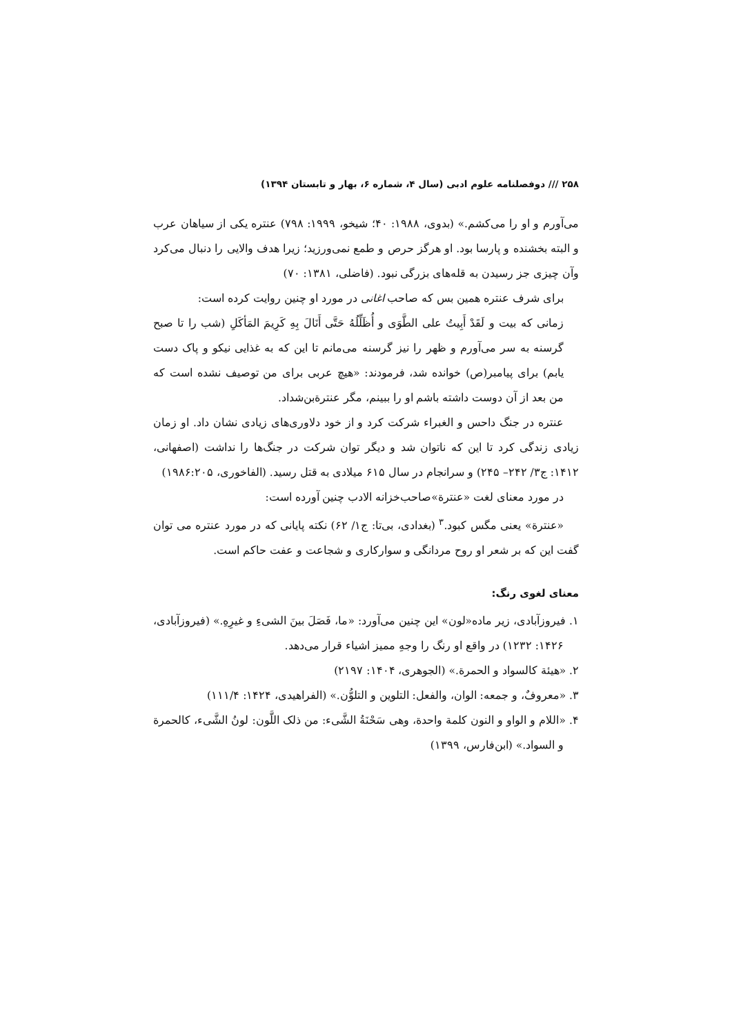۲۵۸ /// دوفصلنامه علوم ادبی (سال ۴، شماره ۶، بهار و تابستان ۱۳۹۴)
می‌آورم و او را می‌کشم.» (بدوی، ۱۹۸۸: ۴۰؛ شیخو، ۱۹۹۹: ۷۹۸) عنتره یکی از سیاهان عرب و البته بخشنده و پارسا بود. او هرگز حرص و طمع نمی‌ورزید؛ زیرا هدف والایی را دنبال می‌کرد وآن چیزی جز رسیدن به قله‌های بزرگی نبود. (فاضلی، ۱۳۸۱: ۷۰)
برای شرف عنتره همین بس که صاحب اغانی در مورد او چنین روایت کرده است:
زمانی که بیت و لَقَدْ أَبِیتُ علی الطَّوَی و أُظَلِّلُهُ حَتَّی أَنَالَ بِهِ کَرِیمَ المَأکَلِ (شب را تا صبح گرسنه به سر می‌آورم و ظهر را نیز گرسنه می‌مانم تا این که به غذایی نیکو و پاک دست یابم) برای پیامبر(ص) خوانده شد، فرمودند: «هیچ عربی برای من توصیف نشده است که من بعد از آن دوست داشته باشم او را ببینم، مگر عنترةبن‌شداد.
عنتره در جنگ داحس و الغبراء شرکت کرد و از خود دلاوری‌های زیادی نشان داد. او زمان زیادی زندگی کرد تا این که ناتوان شد و دیگر توان شرکت در جنگ‌ها را نداشت (اصفهانی، ۱۴۱۲: ج۳/ ۲۴۲– ۲۴۵) و سرانجام در سال ۶۱۵ میلادی به قتل رسید. (الفاخوری، ۱۹۸۶:۲۰۵)
در مورد معنای لغت «عنترة»صاحب‌خزانه الادب چنین آورده است:
«عنترة» یعنی مگس کبود.<sup>۳</sup> (بغدادی، بی‌تا: ج۱/ ۶۲) نکته پایانی که در مورد عنتره می توان گفت این که بر شعر او روح مردانگی و سوارکاری و شجاعت و عفت حاکم است.
معنای لغوی رنگ:
۱. فیروزآبادی، زیر ماده«لون» این چنین می‌آورد: «ما، فَصَلَ بینَ الشیءِ و غیرِهِ.» (فیروزآبادی، ۱۴۲۶: ۱۲۳۲) در واقع او رنگ را وجهِ ممیز اشیاء قرار می‌دهد.
۲. «هیئة کالسواد و الحمرة.» (الجوهری، ۱۴۰۴: ۲۱۹۷)
۳. «معروفٌ، و جمعه: الوان، والفعل: التلوین و التلوُّن.» (الفراهیدی، ۱۴۲۴: ۱۱۱/۴)
۴. «اللام و الواو و النون کلمة واحدة، وهی سَحْنَةُ الشَّیء: من ذلک اللَّون: لونُ الشَّیء، کالحمرة و السواد.» (ابن‌فارس، ۱۳۹۹)